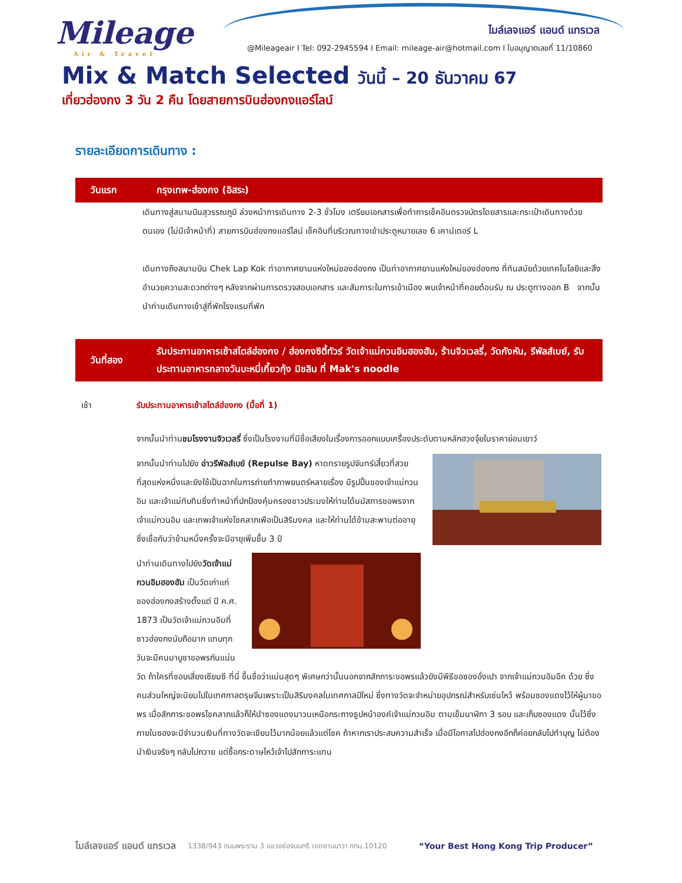Mileage
Air & Travel
ไมล์เลจแอร์ แอนด์ แทรเวล
@Mileageair I Tel: 092-2945594 I Email: mileage-air@hotmail.com I ใบอนุญาตเลขที่ 11/10860
Mix & Match Selected วันนี้ – 20 ธันวาคม 67
เที่ยวฮ่องกง 3 วัน 2 คืน โดยสายการบินฮ่องกงแอร์ไลน์
รายละเอียดการเดินทาง :
วันแรก
กรุงเทพ-ฮ่องกง (อิสระ)
เดินทางสู่สนามบินสุวรรณภูมิ ล่วงหน้าการเดินทาง 2-3 ชั่วโมง เตรียมเอกสารเพื่อทำการเช็คอินตรวจบัตรโดยสารและกระเป๋าเดินทางด้วยตนเอง (ไม่มีเจ้าหน้าที่) สายการบินฮ่องกงแอร์ไลน์ เช็คอินที่บริเวณทางเข้าประตูหมายเลข 6 เคาน์เตอร์ L
เดินทางถึงสนามบิน Chek Lap Kok ท่าอากาศยานแห่งใหม่ของฮ่องกง เป็นท่าอากาศยานแห่งใหม่ของฮ่องกง ที่ทันสมัยด้วยเทคโนโลยีและสิ่งอำนวยความสะดวกต่างๆ หลังจากผ่านการตรวจสอบเอกสาร และสัมภาระในการเข้าเมือง พบเจ้าหน้าที่คอยต้อนรับ ณ ประตูทางออก B จากนั้นนำท่านเดินทางเข้าสู่ที่พักโรงแรมที่พัก
วันที่สอง
รับประทานอาหารเช้าสไตล์ฮ่องกง / ฮ่องกงซิตี้ทัวร์ วัดเจ้าแม่กวนอิมฮองฮัม, ร้านจิวเวลรี่, วัดกังหัน, รีพัลส์เบย์, รับประทานอาหารกลางวันบะหมี่เกี๊ยวกุ้ง มิชลิน ที่ Mak's noodle
เช้า รับประทานอาหารเช้าสไตล์ฮ่องกง (มื้อที่ 1)
จากนั้นนำท่านชมโรงงานจิวเวลรี่ ซึ่งเป็นโรงงานที่มีชื่อเสียงในเรื่องการออกแบบเครื่องประดับตามหลักฮวงจุ้ยในราคาย่อมเยาว์
จากนั้นนำท่านไปยัง อ่าวรีพัลส์เบย์ (Repulse Bay) หาดทรายรูปจันทร์เสี้ยวที่สวยที่สุดแห่งหนึ่งและยังใช้เป็นฉากในการถ่ายทำภาพยนตร์หลายเรื่อง มีรูปปั้นของเจ้าแม่กวนอิม และเจ้าแม่ทับทิมซึ่งทำหน้าที่ปกป้องคุ้มครองชาวประมงให้ท่านได้นมัสการขอพรจากเจ้าแม่กวนอิม และเทพเจ้าแห่งโชคลาภเพือเป็นสิริมงคล และให้ท่านได้ข้ามสะพานต่ออายุซึ่งเชื่อกันว่าข้ามหนึ่งครั้งจะมีอายุเพิ่มขึ้น 3 ปี
นำท่านเดินทางไปยังวัดเจ้าแม่กวนอิมฮองฮัม เป็นวัดเก่าแก่ ของฮ่องกงสร้างตั้งแต่ ปี ค.ศ. 1873 เป็นวัดเจ้าแม่กวนอิมที่ชาวฮ่องกงนับถือมาก แทบทุกวันจะมีคนมาบูชาขอพรกันแน่นวัด ถ้าใครที่ชอบเสี่ยงเซียมซี ที่นี่ ขึ้นชื่อว่าแม่นสุดๆ พิเศษกว่านั้นนอกจากสักการะขอพรแล้วยังมีพิธีขอซองอั่งเปา จากเจ้าแม่กวนอิมอีก ด้วย ซึ่งคนส่วนใหญ่จะนิยมไปในเทศกาลตรุษจีนเพราะเป็นสิริมงคลในเทศกาลปีใหม่ ซึ่งทางวัดจะจำหน่ายอุปกรณ์สำหรับเซ่นไหว้ พร้อมซองแดงไว้ให้ผู้มาขอพร เมื่อสักการะขอพรโชคลาภแล้วก็ให้นำซองแดงมาวนเหนือกระถางธูปหน้าองค์เจ้าแม่กวนอิม ตามเข็มนาฬิกา 3 รอบ และเก็บซองแดง นั้นไว้ซึ่งภายในซองจะมีจำนวนเงินที่ทางวัดจะเขียนไว้มากน้อยแล้วแต่โชค ถ้าหากเราประสบความสำเร็จ เมื่อมีโอกาสไปฮ่องกงอีกก็ค่อยกลับไปทำบุญ ไม่ต้องนำเงินจริงๆ กลับไปถวาย แต่ซื้อกระดาษไหว้เจ้าไปสักการะแทน
ไมล์เลจแอร์ แอนด์ แทรเวล 1338/943 ถนนพระราม 3 แขวงช่องนนทรี เขตยานนาวา กทม.10120 “Your Best Hong Kong Trip Producer”